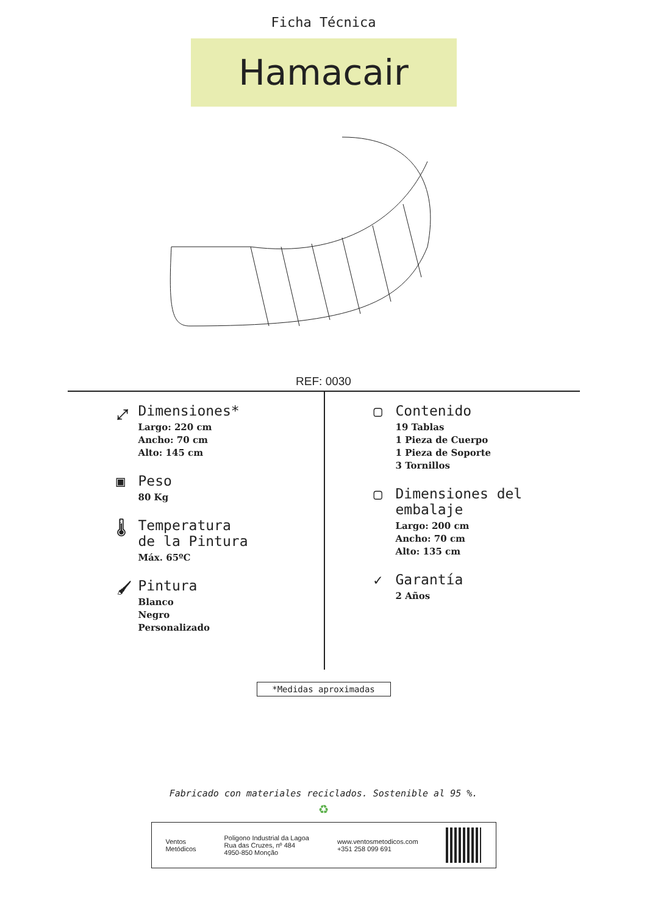Ficha Técnica
Hamacair
REF: 0030
⤢ Dimensiones*
Largo: 220 cm
Ancho: 70 cm
Alto: 145 cm
▣ Peso
80 Kg
🌡 Temperatura
de la Pintura
Máx. 65ºC
🖌 Pintura
Blanco
Negro
Personalizado
▢ Contenido
19 Tablas
1 Pieza de Cuerpo
1 Pieza de Soporte
3 Tornillos
▢ Dimensiones del
embalaje
Largo: 200 cm
Ancho: 70 cm
Alto: 135 cm
✓ Garantía
2 Años
*Medidas aproximadas
Fabricado con materiales reciclados. Sostenible al 95 %.
♻
Ventos
Metódicos
Poligono Industrial da Lagoa
Rua das Cruzes, nº 484
4950-850 Monção
www.ventosmetodicos.com
+351 258 099 691